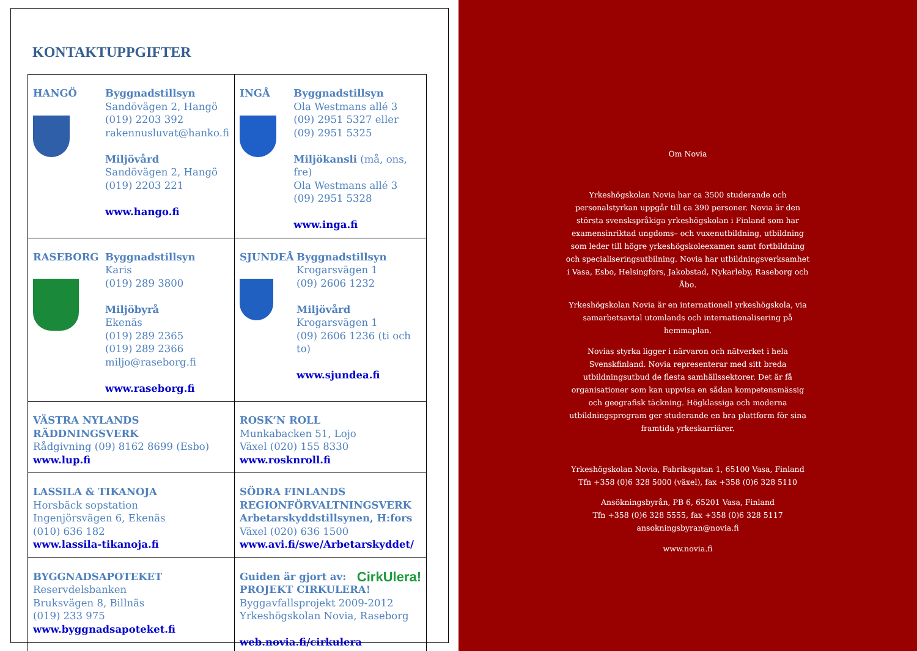KONTAKTUPPGIFTER
| HANGÖ Byggnadstillsyn Sandövägen 2, Hangö (019) 2203 392 rakennusluvat@hanko.fi Miljövård Sandövägen 2, Hangö (019) 2203 221 www.hango.fi | INGÅ Byggnadstillsyn Ola Westmans allé 3 (09) 2951 5327 eller (09) 2951 5325 Miljökansli (må, ons, fre) Ola Westmans allé 3 (09) 2951 5328 www.inga.fi |
| RASEBORG Byggnadstillsyn Karis (019) 289 3800 Miljöbyrå Ekenäs (019) 289 2365 (019) 289 2366 miljo@raseborg.fi www.raseborg.fi | SJUNDEÅ Byggnadstillsyn Krogarsvägen 1 (09) 2606 1232 Miljövård Krogarsvägen 1 (09) 2606 1236 (ti och to) www.sjundea.fi |
| VÄSTRA NYLANDS RÄDDNINGSVERK Rådgivning (09) 8162 8699 (Esbo) www.lup.fi | ROSK’N ROLL Munkabacken 51, Lojo Växel (020) 155 8330 www.rosknroll.fi |
| LASSILA & TIKANOJA Horsbäck sopstation Ingenjörsvägen 6, Ekenäs (010) 636 182 www.lassila-tikanoja.fi | SÖDRA FINLANDS REGIONFÖRVALTNINGSVERK Arbetarskyddstillsynen, H:fors Växel (020) 636 1500 www.avi.fi/swe/Arbetarskyddet/ |
| BYGGNADSAPOTEKET Reservdelsbanken Bruksvägen 8, Billnäs (019) 233 975 www.byggnadsapoteket.fi | CirkUlera! Guiden är gjort av: PROJEKT CIRKULERA! Byggavfallsprojekt 2009-2012 Yrkeshögskolan Novia, Raseborg web.novia.fi/cirkulera |
Om Novia
Yrkeshögskolan Novia har ca 3500 studerande och personalstyrkan uppgår till ca 390 personer. Novia är den största svenskspråkiga yrkeshögskolan i Finland som har examensinriktad ungdoms– och vuxenutbildning, utbildning som leder till högre yrkeshögskoleexamen samt fortbildning och specialiseringsutbilning. Novia har utbildningsverksamhet i Vasa, Esbo, Helsingfors, Jakobstad, Nykarleby, Raseborg och Åbo.
Yrkeshögskolan Novia är en internationell yrkeshögskola, via samarbetsavtal utomlands och internationalisering på hemmaplan.
Novias styrka ligger i närvaron och nätverket i hela Svenskfinland. Novia representerar med sitt breda utbildningsutbud de flesta samhällssektorer. Det är få organisationer som kan uppvisa en sådan kompetensmässig och geografisk täckning. Högklassiga och moderna utbildningsprogram ger studerande en bra plattform för sina framtida yrkeskarriärer.
Yrkeshögskolan Novia, Fabriksgatan 1, 65100 Vasa, Finland
Tfn +358 (0)6 328 5000 (växel), fax +358 (0)6 328 5110
Ansökningsbyrån, PB 6, 65201 Vasa, Finland
Tfn +358 (0)6 328 5555, fax +358 (0)6 328 5117
ansokningsbyran@novia.fi
www.novia.fi